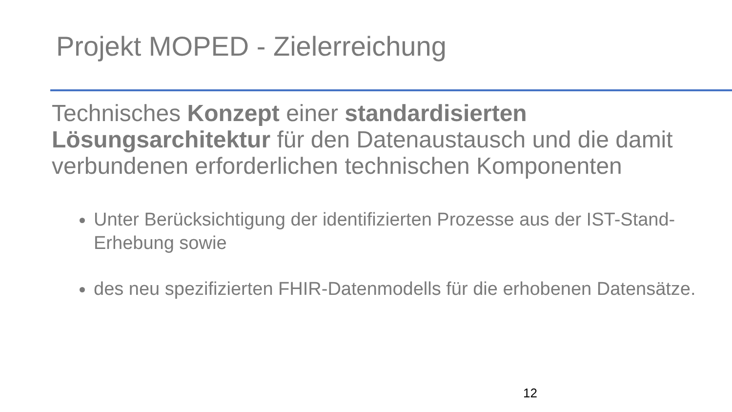Projekt MOPED - Zielerreichung
Technisches Konzept einer standardisierten Lösungsarchitektur für den Datenaustausch und die damit verbundenen erforderlichen technischen Komponenten
Unter Berücksichtigung der identifizierten Prozesse aus der IST-Stand-Erhebung sowie
des neu spezifizierten FHIR-Datenmodells für die erhobenen Datensätze.
12